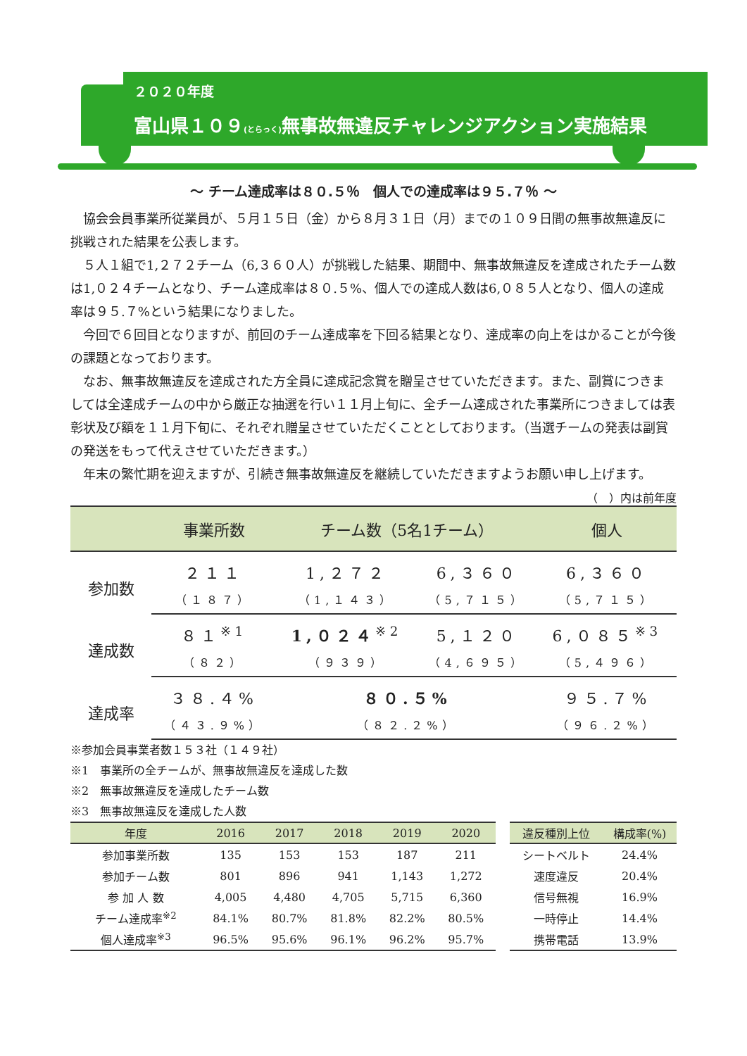２０２０年度
富山県１０９(とらっく) 無事故無違反チャレンジアクション実施結果
～ チーム達成率は８０.５％　個人での達成率は９５.７％ ～
協会会員事業所従業員が、５月１５日（金）から８月３１日（月）までの１０９日間の無事故無違反に挑戦された結果を公表します。
５人１組で1,２７２チーム（6,３６０人）が挑戦した結果、期間中、無事故無違反を達成されたチーム数は1,０２４チームとなり、チーム達成率は８０.５%、個人での達成人数は6,０８５人となり、個人の達成率は９５.７%という結果になりました。
今回で６回目となりますが、前回のチーム達成率を下回る結果となり、達成率の向上をはかることが今後の課題となっております。
なお、無事故無違反を達成された方全員に達成記念賞を贈呈させていただきます。また、副賞につきましては全達成チームの中から厳正な抽選を行い１１月上旬に、全チーム達成された事業所につきましては表彰状及び額を１１月下旬に、それぞれ贈呈させていただくこととしております。（当選チームの発表は副賞の発送をもって代えさせていただきます。）
年末の繁忙期を迎えますが、引続き無事故無違反を継続していただきますようお願い申し上げます。
（　）内は前年度
| | 事業所数 | チーム数（5名1チーム） | | 個人 |
| --- | --- | --- | --- | --- |
| 参加数 | ２１１ | 1,２７２ | 6,３６０ | 6,３６０ |
| | （１８７） | （1,１４３） | （5,７１５） | （5,７１５） |
| 達成数 | ８１<sup>※1</sup> | 1,０２４<sup>※2</sup> | 5,１２０ | 6,０８５<sup>※3</sup> |
| | （８２） | （９３９） | （4,６９５） | （5,４９６） |
| 達成率 | ３８.４% | ８０.５% | | ９５.７% |
| | （４３.９%） | （８２.２%） | | （９６.２%） |
※参加会員事業者数１５３社（１４９社）
※1　事業所の全チームが、無事故無違反を達成した数
※2　無事故無違反を達成したチーム数
※3　無事故無違反を達成した人数
| 年度 | 2016 | 2017 | 2018 | 2019 | 2020 |
| --- | --- | --- | --- | --- | --- |
| 参加事業所数 | 135 | 153 | 153 | 187 | 211 |
| 参加チーム数 | 801 | 896 | 941 | 1,143 | 1,272 |
| 参 加 人 数 | 4,005 | 4,480 | 4,705 | 5,715 | 6,360 |
| チーム達成率<sup>※2</sup> | 84.1% | 80.7% | 81.8% | 82.2% | 80.5% |
| 個人達成率<sup>※3</sup> | 96.5% | 95.6% | 96.1% | 96.2% | 95.7% |
| 違反種別上位 | 構成率(%) |
| --- | --- |
| シートベルト | 24.4% |
| 速度違反 | 20.4% |
| 信号無視 | 16.9% |
| 一時停止 | 14.4% |
| 携帯電話 | 13.9% |